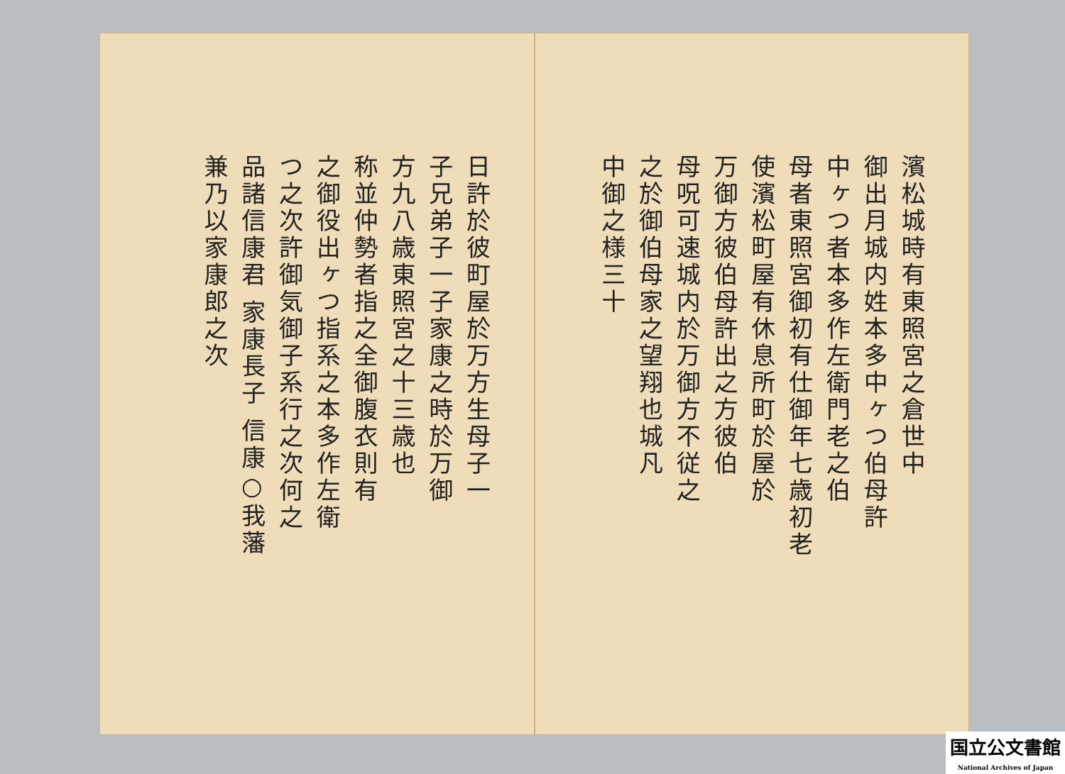日許於彼町屋於万方生母子一
子兄弟子一子家康之時於万御
方九八歳東照宮之十三歳也
称並仲勢者指之全御腹衣則有
之御役出ヶつ指系之本多作左衛
つ之次許御気御子系行之次何之
品諸信康君 家康長子 信康○我藩
兼乃以家康郎之次
濱松城時有東照宮之倉世中
御出月城内姓本多中ヶつ伯母許
中ヶつ者本多作左衛門老之伯
母者東照宮御初有仕御年七歳初老
使濱松町屋有休息所町於屋於
万御方彼伯母許出之方彼伯
母呪可速城内於万御方不従之
之於御伯母家之望翔也城凡
中御之様三十
国立公文書館
National Archives of Japan